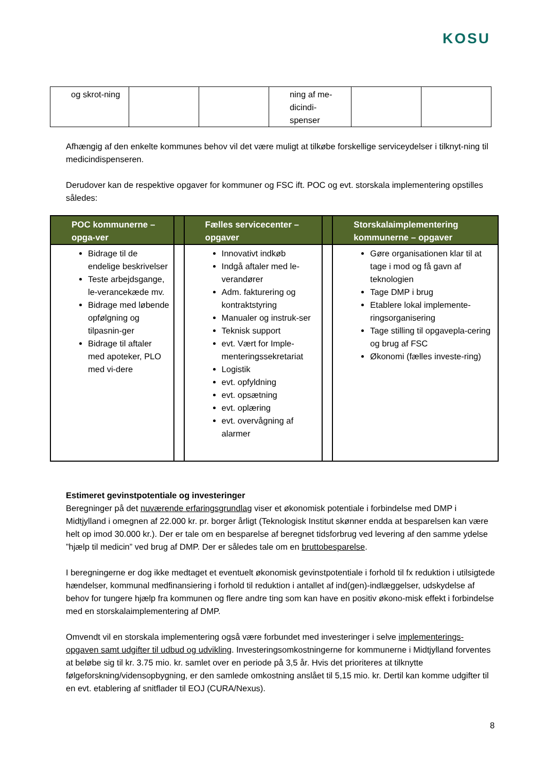KOSU
| og skrot-ning | | | ning af me-dicindi-spenser | | |
Afhængig af den enkelte kommunes behov vil det være muligt at tilkøbe forskellige serviceydelser i tilknyt-ning til medicindispenseren.
Derudover kan de respektive opgaver for kommuner og FSC ift. POC og evt. storskala implementering opstilles således:
| POC kommunerne – opga-ver | | Fælles servicecenter – opgaver | | Storskalaimplementering kommunerne – opgaver |
| --- | --- | --- | --- | --- |
| Bidrage til de endelige beskrivelser Teste arbejdsgange, le-verancekæde mv. Bidrage med løbende opfølgning og tilpasnin-ger Bidrage til aftaler med apoteker, PLO med vi-dere | | Innovativt indkøb Indgå aftaler med le-verandører Adm. fakturering og kontraktstyring Manualer og instruk-ser Teknisk support evt. Vært for Imple-menteringssekretariat Logistik evt. opfyldning evt. opsætning evt. oplæring evt. overvågning af alarmer | | Gøre organisationen klar til at tage i mod og få gavn af teknologien Tage DMP i brug Etablere lokal implemente-ringsorganisering Tage stilling til opgavepla-cering og brug af FSC Økonomi (fælles investe-ring) |
Estimeret gevinstpotentiale og investeringer
Beregninger på det nuværende erfaringsgrundlag viser et økonomisk potentiale i forbindelse med DMP i Midtjylland i omegnen af 22.000 kr. pr. borger årligt (Teknologisk Institut skønner endda at besparelsen kan være helt op imod 30.000 kr.). Der er tale om en besparelse af beregnet tidsforbrug ved levering af den samme ydelse ”hjælp til medicin” ved brug af DMP. Der er således tale om en bruttobesparelse.
I beregningerne er dog ikke medtaget et eventuelt økonomisk gevinstpotentiale i forhold til fx reduktion i utilsigtede hændelser, kommunal medfinansiering i forhold til reduktion i antallet af ind(gen)-indlæggelser, udskydelse af behov for tungere hjælp fra kommunen og flere andre ting som kan have en positiv økono-misk effekt i forbindelse med en storskalaimplementering af DMP.
Omvendt vil en storskala implementering også være forbundet med investeringer i selve implementerings-opgaven samt udgifter til udbud og udvikling. Investeringsomkostningerne for kommunerne i Midtjylland forventes at beløbe sig til kr. 3.75 mio. kr. samlet over en periode på 3,5 år. Hvis det prioriteres at tilknytte følgeforskning/vidensopbygning, er den samlede omkostning anslået til 5,15 mio. kr. Dertil kan komme udgifter til en evt. etablering af snitflader til EOJ (CURA/Nexus).
8